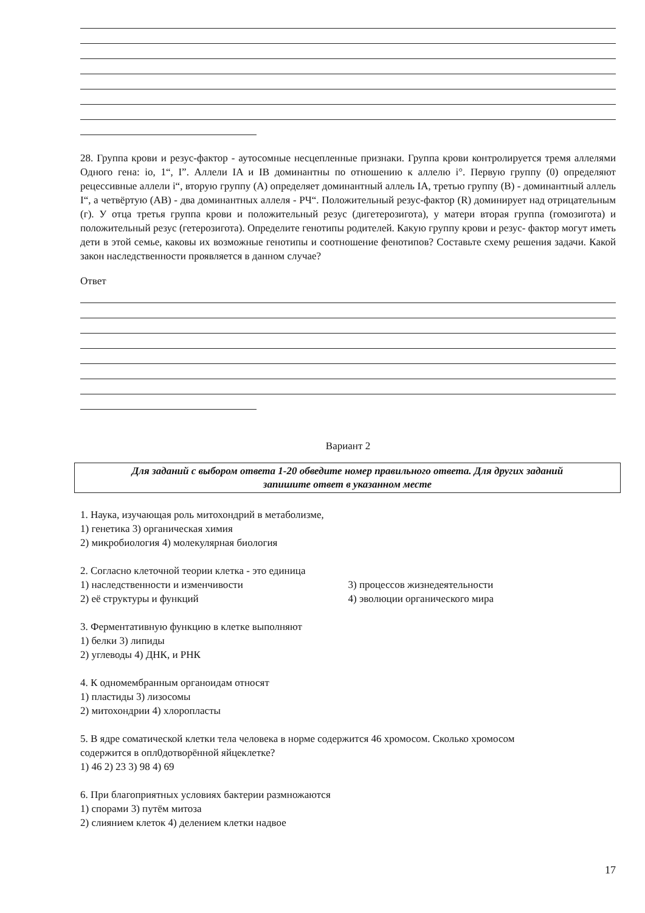28. Группа крови и резус-фактор - аутосомные несцепленные признаки. Группа крови контролируется тремя аллелями Одного гена: io, 1“, I”. Аллели IA и IB доминантны по отношению к аллелю i°. Первую группу (0) определяют рецессивные аллели i“, вторую группу (A) определяет доминантный аллель IA, третью группу (B) - доминантный аллель I“, а четвёртую (AB) - два доминантных аллеля - РЧ“. Положительный резус-фактор (R) доминирует над отрицательным (г). У отца третья группа крови и положительный резус (дигетерозигота), у матери вторая группа (гомозигота) и положительный резус (гетерозигота). Определите генотипы родителей. Какую группу крови и резус- фактор могут иметь дети в этой семье, каковы их возможные генотипы и соотношение фенотипов? Составьте схему решения задачи. Какой закон наследственности проявляется в данном случае?
Ответ
Вариант 2
Для заданий с выбором ответа 1-20 обведите номер правильного ответа. Для других заданий
запишите ответ в указанном месте
1. Наука, изучающая роль митохондрий в метаболизме,
1) генетика 3) органическая химия
2) микробиология 4) молекулярная биология
2. Согласно клеточной теории клетка - это единица
1) наследственности и изменчивости 3) процессов жизнедеятельности
2) её структуры и функций 4) эволюции органического мира
3. Ферментативную функцию в клетке выполняют
1) белки 3) липиды
2) углеводы 4) ДНК, и РНК
4. К одномембранным органоидам относят
1) пластиды 3) лизосомы
2) митохондрии 4) хлоропласты
5. В ядре соматической клетки тела человека в норме содержится 46 хромосом. Сколько хромосом
содержится в опл0дотворённой яйцеклетке?
1) 46 2) 23 3) 98 4) 69
6. При благоприятных условиях бактерии размножаются
1) спорами 3) путём митоза
2) слиянием клеток 4) делением клетки надвое
17